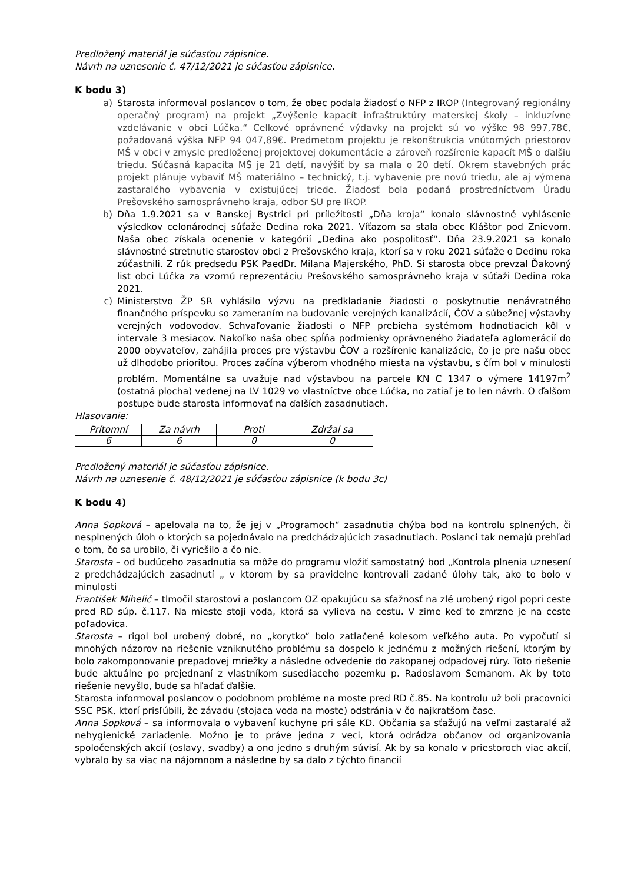Predložený materiál je súčasťou zápisnice.
Návrh na uznesenie č. 47/12/2021 je súčasťou zápisnice.
K bodu 3)
a) Starosta informoval poslancov o tom, že obec podala žiadosť o NFP z IROP (Integrovaný regionálny operačný program) na projekt „Zvýšenie kapacít infraštruktúry materskej školy – inkluzívne vzdelávanie v obci Lúčka.“ Celkové oprávnené výdavky na projekt sú vo výške 98 997,78€, požadovaná výška NFP 94 047,89€. Predmetom projektu je rekonštrukcia vnútorných priestorov MŠ v obci v zmysle predloženej projektovej dokumentácie a zároveň rozšírenie kapacít MŠ o ďalšiu triedu. Súčasná kapacita MŠ je 21 detí, navýšiť by sa mala o 20 detí. Okrem stavebných prác projekt plánuje vybaviť MŠ materiálno – technický, t.j. vybavenie pre novú triedu, ale aj výmena zastaralého vybavenia v existujúcej triede. Žiadosť bola podaná prostredníctvom Úradu Prešovského samosprávneho kraja, odbor SU pre IROP.
b) Dňa 1.9.2021 sa v Banskej Bystrici pri príležitosti „Dňa kroja“ konalo slávnostné vyhlásenie výsledkov celonárodnej súťaže Dedina roka 2021. Víťazom sa stala obec Kláštor pod Znievom. Naša obec získala ocenenie v kategórií „Dedina ako pospolitosť“. Dňa 23.9.2021 sa konalo slávnostné stretnutie starostov obci z Prešovského kraja, ktorí sa v roku 2021 súťaže o Dedinu roka zúčastnili. Z rúk predsedu PSK PaedDr. Milana Majerského, PhD. Si starosta obce prevzal Ďakovný list obci Lúčka za vzornú reprezentáciu Prešovského samosprávneho kraja v súťaži Dedina roka 2021.
c) Ministerstvo ŽP SR vyhlásilo výzvu na predkladanie žiadosti o poskytnutie nenávratného finančného príspevku so zameraním na budovanie verejných kanalizácií, ČOV a súbežnej výstavby verejných vodovodov. Schvaľovanie žiadosti o NFP prebieha systémom hodnotiacich kôl v intervale 3 mesiacov. Nakoľko naša obec spĺňa podmienky oprávneného žiadateľa aglomerácií do 2000 obyvateľov, zahájila proces pre výstavbu ČOV a rozšírenie kanalizácie, čo je pre našu obec už dlhodobo prioritou. Proces začína výberom vhodného miesta na výstavbu, s čím bol v minulosti problém. Momentálne sa uvažuje nad výstavbou na parcele KN C 1347 o výmere 14197m<sup>2</sup> (ostatná plocha) vedenej na LV 1029 vo vlastníctve obce Lúčka, no zatiaľ je to len návrh. O ďalšom postupe bude starosta informovať na ďalších zasadnutiach.
Hlasovanie:
| Prítomní | Za návrh | Proti | Zdržal sa |
| 6 | 6 | 0 | 0 |
Predložený materiál je súčasťou zápisnice.
Návrh na uznesenie č. 48/12/2021 je súčasťou zápisnice (k bodu 3c)
K bodu 4)
Anna Sopková – apelovala na to, že jej v „Programoch“ zasadnutia chýba bod na kontrolu splnených, či nesplnených úloh o ktorých sa pojednávalo na predchádzajúcich zasadnutiach. Poslanci tak nemajú prehľad o tom, čo sa urobilo, či vyriešilo a čo nie.
Starosta – od budúceho zasadnutia sa môže do programu vložiť samostatný bod „Kontrola plnenia uznesení z predchádzajúcich zasadnutí „ v ktorom by sa pravidelne kontrovali zadané úlohy tak, ako to bolo v minulosti
František Mihelič – tlmočil starostovi a poslancom OZ opakujúcu sa sťažnosť na zlé urobený rigol popri ceste pred RD súp. č.117. Na mieste stoji voda, ktorá sa vylieva na cestu. V zime keď to zmrzne je na ceste poľadovica.
Starosta – rigol bol urobený dobré, no „korytko“ bolo zatlačené kolesom veľkého auta. Po vypočutí si mnohých názorov na riešenie vzniknutého problému sa dospelo k jednému z možných riešení, ktorým by bolo zakomponovanie prepadovej mriežky a následne odvedenie do zakopanej odpadovej rúry. Toto riešenie bude aktuálne po prejednaní z vlastníkom susediaceho pozemku p. Radoslavom Semanom. Ak by toto riešenie nevyšlo, bude sa hľadať ďalšie.
Starosta informoval poslancov o podobnom probléme na moste pred RD č.85. Na kontrolu už boli pracovníci SSC PSK, ktorí prisľúbili, že závadu (stojaca voda na moste) odstránia v čo najkratšom čase.
Anna Sopková – sa informovala o vybavení kuchyne pri sále KD. Občania sa sťažujú na veľmi zastaralé až nehygienické zariadenie. Možno je to práve jedna z veci, ktorá odrádza občanov od organizovania spoločenských akcií (oslavy, svadby) a ono jedno s druhým súvisí. Ak by sa konalo v priestoroch viac akcií, vybralo by sa viac na nájomnom a následne by sa dalo z týchto financií